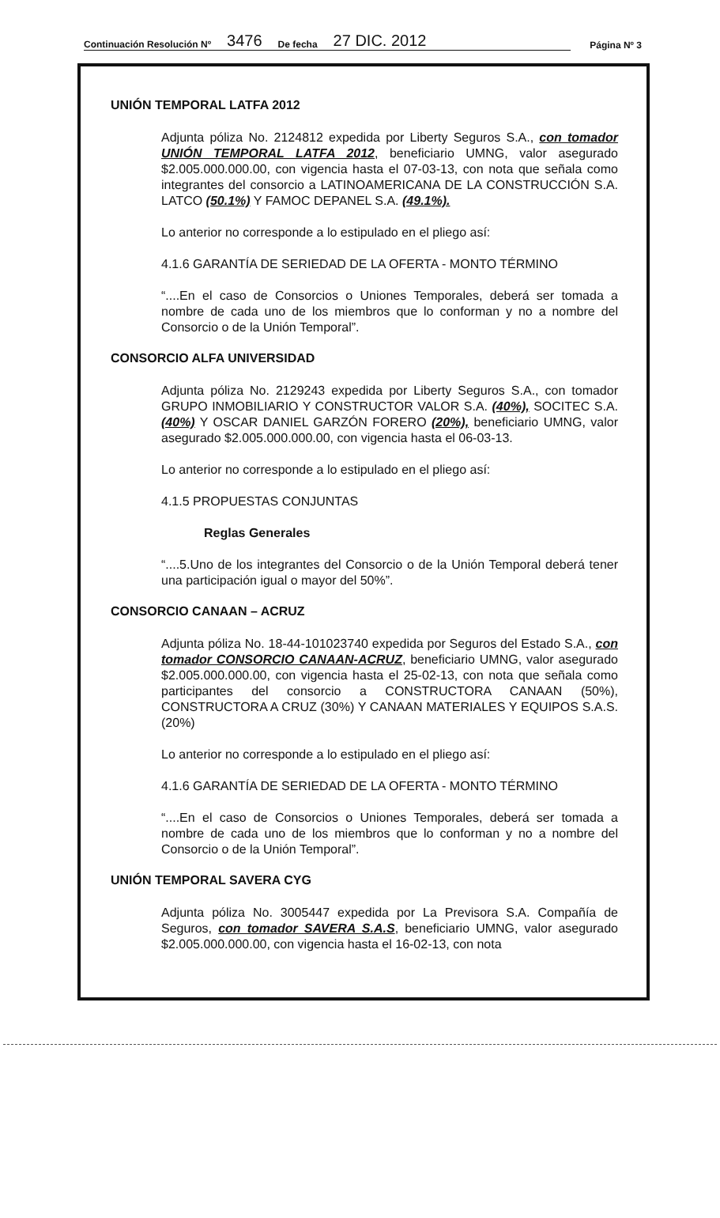Continuación Resolución Nº 3476 De fecha 27 DIC. 2012
Página Nº 3
UNIÓN TEMPORAL LATFA 2012
Adjunta póliza No. 2124812 expedida por Liberty Seguros S.A., con tomador UNIÓN TEMPORAL LATFA 2012, beneficiario UMNG, valor asegurado $2.005.000.000.00, con vigencia hasta el 07-03-13, con nota que señala como integrantes del consorcio a LATINOAMERICANA DE LA CONSTRUCCIÓN S.A. LATCO (50.1%) Y FAMOC DEPANEL S.A. (49.1%).
Lo anterior no corresponde a lo estipulado en el pliego así:
4.1.6 GARANTÍA DE SERIEDAD DE LA OFERTA - MONTO TÉRMINO
“....En el caso de Consorcios o Uniones Temporales, deberá ser tomada a nombre de cada uno de los miembros que lo conforman y no a nombre del Consorcio o de la Unión Temporal”.
CONSORCIO ALFA UNIVERSIDAD
Adjunta póliza No. 2129243 expedida por Liberty Seguros S.A., con tomador GRUPO INMOBILIARIO Y CONSTRUCTOR VALOR S.A. (40%), SOCITEC S.A. (40%) Y OSCAR DANIEL GARZÓN FORERO (20%), beneficiario UMNG, valor asegurado $2.005.000.000.00, con vigencia hasta el 06-03-13.
Lo anterior no corresponde a lo estipulado en el pliego así:
4.1.5 PROPUESTAS CONJUNTAS
Reglas Generales
“....5.Uno de los integrantes del Consorcio o de la Unión Temporal deberá tener una participación igual o mayor del 50%”.
CONSORCIO CANAAN – ACRUZ
Adjunta póliza No. 18-44-101023740 expedida por Seguros del Estado S.A., con tomador CONSORCIO CANAAN-ACRUZ, beneficiario UMNG, valor asegurado $2.005.000.000.00, con vigencia hasta el 25-02-13, con nota que señala como participantes del consorcio a CONSTRUCTORA CANAAN (50%), CONSTRUCTORA A CRUZ (30%) Y CANAAN MATERIALES Y EQUIPOS S.A.S. (20%)
Lo anterior no corresponde a lo estipulado en el pliego así:
4.1.6 GARANTÍA DE SERIEDAD DE LA OFERTA - MONTO TÉRMINO
“....En el caso de Consorcios o Uniones Temporales, deberá ser tomada a nombre de cada uno de los miembros que lo conforman y no a nombre del Consorcio o de la Unión Temporal”.
UNIÓN TEMPORAL SAVERA CYG
Adjunta póliza No. 3005447 expedida por La Previsora S.A. Compañía de Seguros, con tomador SAVERA S.A.S, beneficiario UMNG, valor asegurado $2.005.000.000.00, con vigencia hasta el 16-02-13, con nota